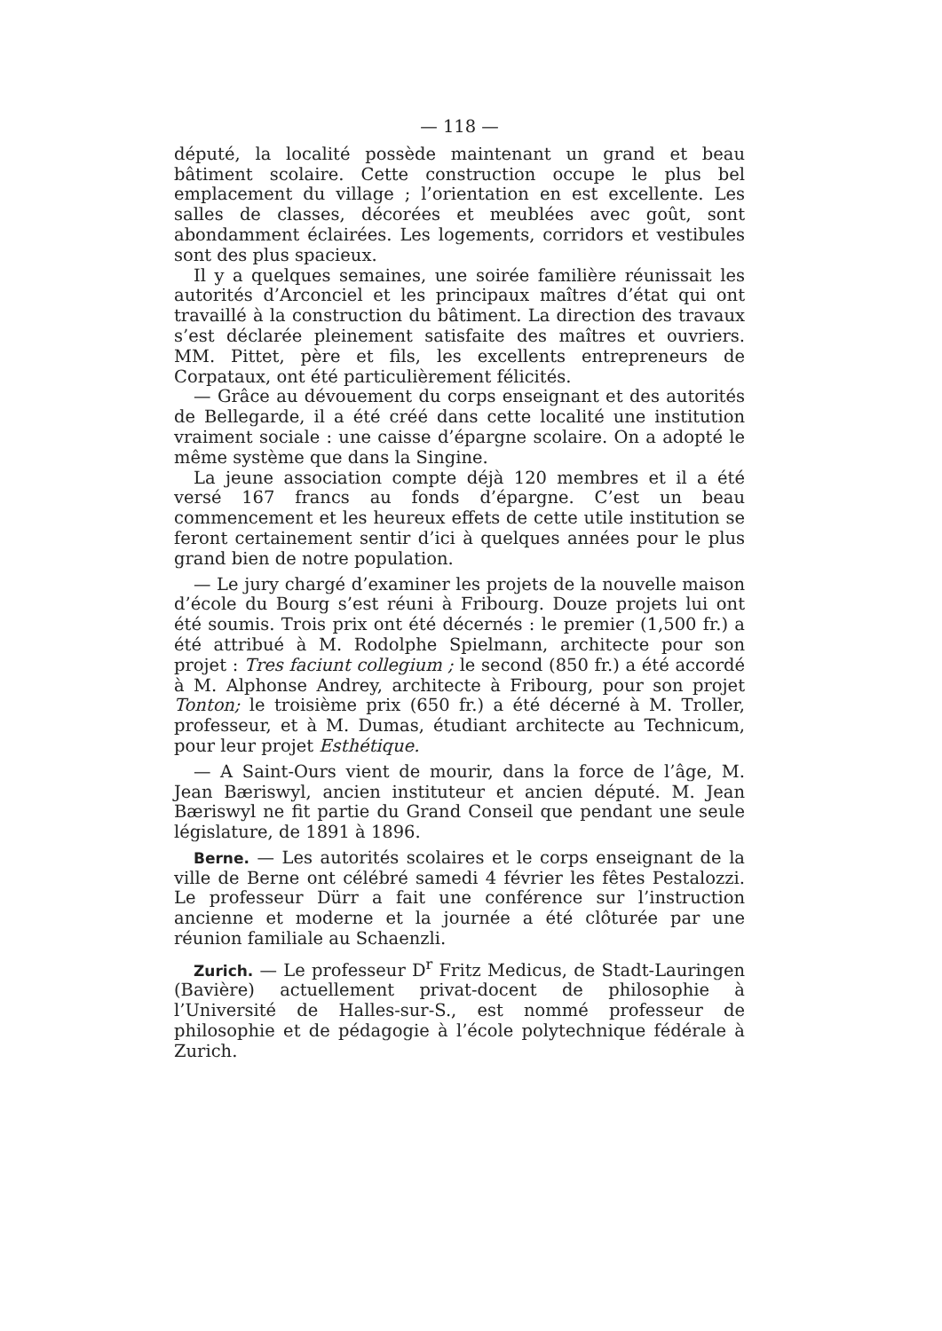— 118 —
député, la localité possède maintenant un grand et beau bâtiment scolaire. Cette construction occupe le plus bel emplacement du village ; l’orientation en est excellente. Les salles de classes, décorées et meublées avec goût, sont abondamment éclairées. Les logements, corridors et vestibules sont des plus spacieux.
Il y a quelques semaines, une soirée familière réunissait les autorités d’Arconciel et les principaux maîtres d’état qui ont travaillé à la construction du bâtiment. La direction des travaux s’est déclarée pleinement satisfaite des maîtres et ouvriers. MM. Pittet, père et fils, les excellents entrepreneurs de Corpataux, ont été particulièrement félicités.
— Grâce au dévouement du corps enseignant et des autorités de Bellegarde, il a été créé dans cette localité une institution vraiment sociale : une caisse d’épargne scolaire. On a adopté le même système que dans la Singine.
La jeune association compte déjà 120 membres et il a été versé 167 francs au fonds d’épargne. C’est un beau commencement et les heureux effets de cette utile institution se feront certainement sentir d’ici à quelques années pour le plus grand bien de notre population.
— Le jury chargé d’examiner les projets de la nouvelle maison d’école du Bourg s’est réuni à Fribourg. Douze projets lui ont été soumis. Trois prix ont été décernés : le premier (1,500 fr.) a été attribué à M. Rodolphe Spielmann, architecte pour son projet : Tres faciunt collegium ; le second (850 fr.) a été accordé à M. Alphonse Andrey, architecte à Fribourg, pour son projet Tonton; le troisième prix (650 fr.) a été décerné à M. Troller, professeur, et à M. Dumas, étudiant architecte au Technicum, pour leur projet Esthétique.
— A Saint-Ours vient de mourir, dans la force de l’âge, M. Jean Bæriswyl, ancien instituteur et ancien député. M. Jean Bæriswyl ne fit partie du Grand Conseil que pendant une seule législature, de 1891 à 1896.
Berne. — Les autorités scolaires et le corps enseignant de la ville de Berne ont célébré samedi 4 février les fêtes Pestalozzi. Le professeur Dürr a fait une conférence sur l’instruction ancienne et moderne et la journée a été clôturée par une réunion familiale au Schaenzli.
Zurich. — Le professeur D<sup>r</sup> Fritz Medicus, de Stadt-Lauringen (Bavière) actuellement privat-docent de philosophie à l’Université de Halles-sur-S., est nommé professeur de philosophie et de pédagogie à l’école polytechnique fédérale à Zurich.